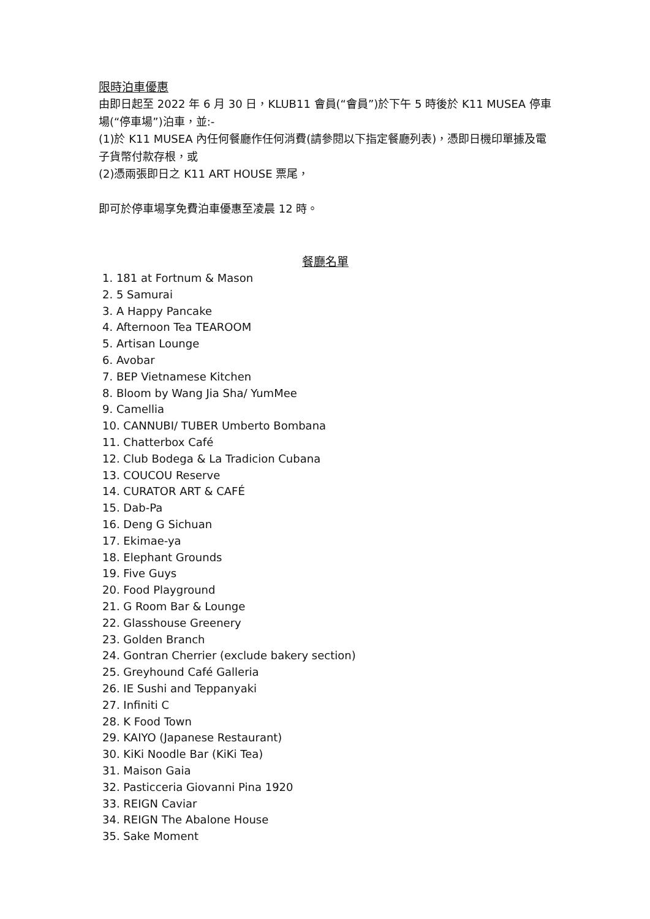限時泊車優惠
由即日起至 2022 年 6 月 30 日，KLUB11 會員(“會員”)於下午 5 時後於 K11 MUSEA 停車場(“停車場”)泊車，並:-
(1)於 K11 MUSEA 內任何餐廳作任何消費(請參閱以下指定餐廳列表)，憑即日機印單據及電子貨幣付款存根，或
(2)憑兩張即日之 K11 ART HOUSE 票尾，
即可於停車場享免費泊車優惠至凌晨 12 時。
餐廳名單
1. 181 at Fortnum & Mason
2. 5 Samurai
3. A Happy Pancake
4. Afternoon Tea TEAROOM
5. Artisan Lounge
6. Avobar
7. BEP Vietnamese Kitchen
8. Bloom by Wang Jia Sha/ YumMee
9. Camellia
10. CANNUBI/ TUBER Umberto Bombana
11. Chatterbox Café
12. Club Bodega & La Tradicion Cubana
13. COUCOU Reserve
14. CURATOR ART & CAFÉ
15. Dab-Pa
16. Deng G Sichuan
17. Ekimae-ya
18. Elephant Grounds
19. Five Guys
20. Food Playground
21. G Room Bar & Lounge
22. Glasshouse Greenery
23. Golden Branch
24. Gontran Cherrier (exclude bakery section)
25. Greyhound Café Galleria
26. IE Sushi and Teppanyaki
27. Infiniti C
28. K Food Town
29. KAIYO (Japanese Restaurant)
30. KiKi Noodle Bar (KiKi Tea)
31. Maison Gaia
32. Pasticceria Giovanni Pina 1920
33. REIGN Caviar
34. REIGN The Abalone House
35. Sake Moment